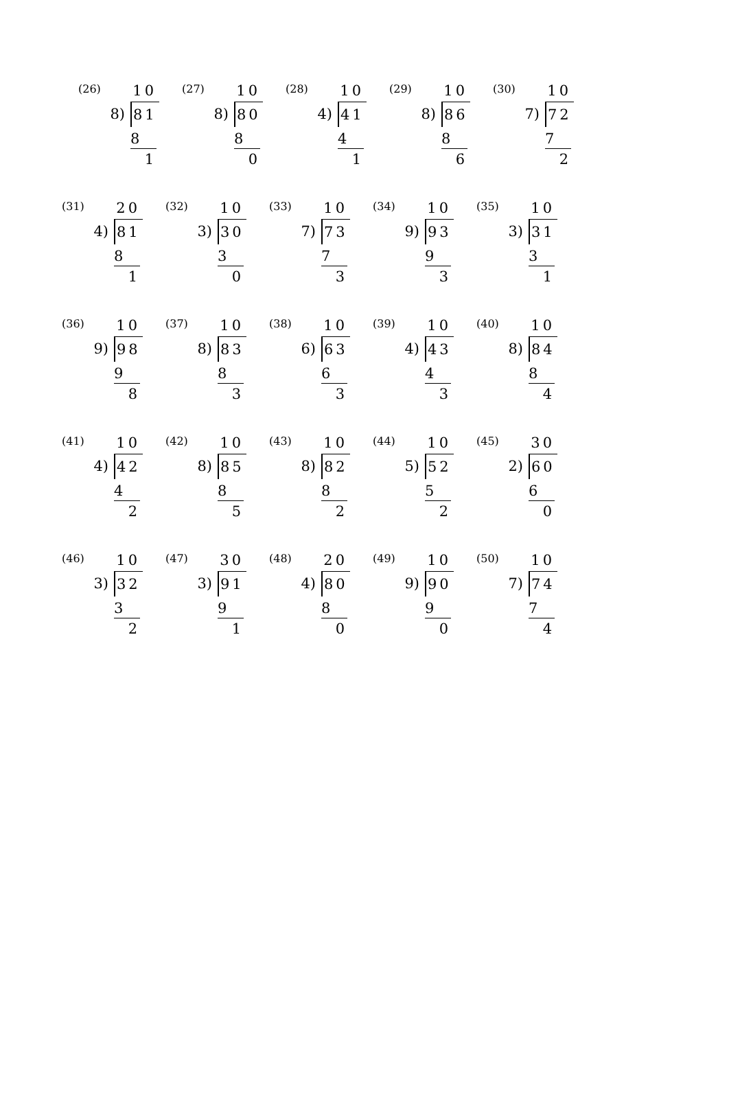(26) 10
8) 81
8
1
(27) 10
8) 80
8
0
(28) 10
4) 41
4
1
(29) 10
8) 86
8
6
(30) 10
7) 72
7
2
(31) 20
4) 81
8
1
(32) 10
3) 30
3
0
(33) 10
7) 73
7
3
(34) 10
9) 93
9
3
(35) 10
3) 31
3
1
(36) 10
9) 98
9
8
(37) 10
8) 83
8
3
(38) 10
6) 63
6
3
(39) 10
4) 43
4
3
(40) 10
8) 84
8
4
(41) 10
4) 42
4
2
(42) 10
8) 85
8
5
(43) 10
8) 82
8
2
(44) 10
5) 52
5
2
(45) 30
2) 60
6
0
(46) 10
3) 32
3
2
(47) 30
3) 91
9
1
(48) 20
4) 80
8
0
(49) 10
9) 90
9
0
(50) 10
7) 74
7
4